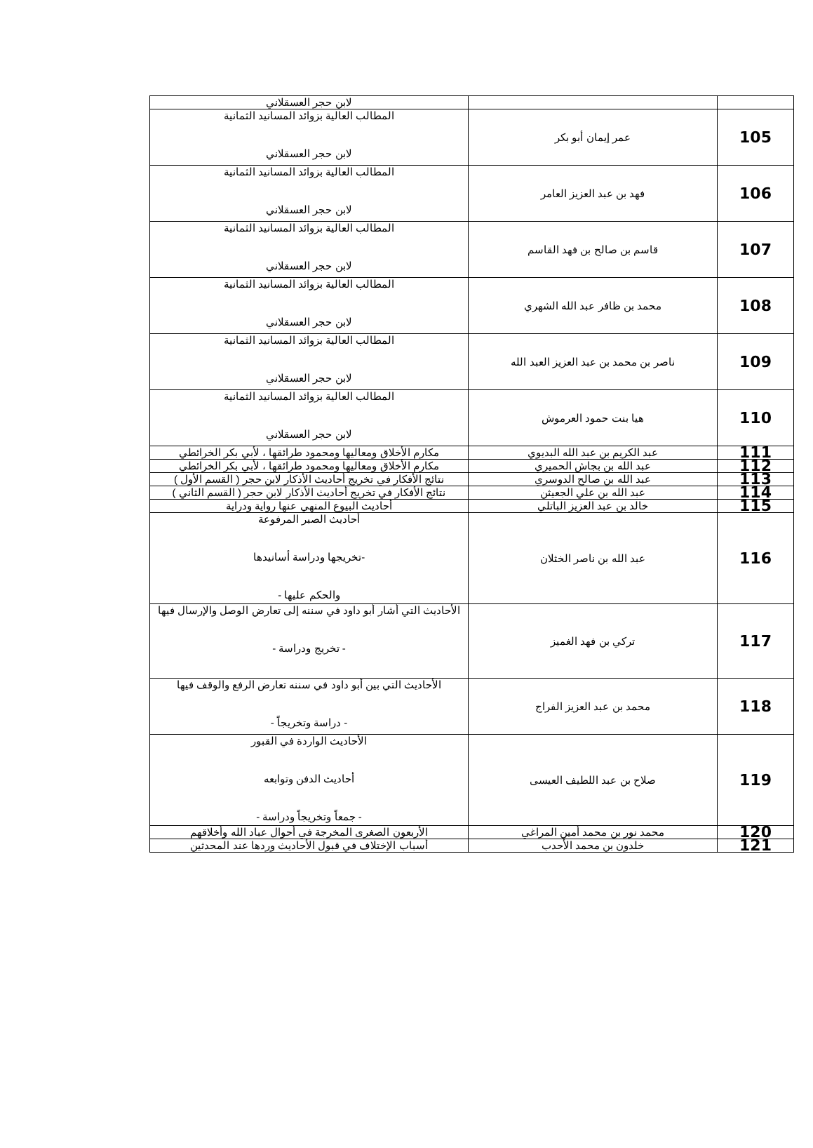| | | لابن حجر العسقلاني |
| 105 | عمر إيمان أبو بكر | المطالب العالية بزوائد المسانيد الثمانية لابن حجر العسقلاني |
| 106 | فهد بن عبد العزيز العامر | المطالب العالية بزوائد المسانيد الثمانية لابن حجر العسقلاني |
| 107 | قاسم بن صالح بن فهد القاسم | المطالب العالية بزوائد المسانيد الثمانية لابن حجر العسقلاني |
| 108 | محمد بن ظافر عبد الله الشهري | المطالب العالية بزوائد المسانيد الثمانية لابن حجر العسقلاني |
| 109 | ناصر بن محمد بن عبد العزيز العبد الله | المطالب العالية بزوائد المسانيد الثمانية لابن حجر العسقلاني |
| 110 | هيا بنت حمود العرموش | المطالب العالية بزوائد المسانيد الثمانية لابن حجر العسقلاني |
| 111 | عبد الكريم بن عبد الله البديوي | مكارم الأخلاق ومعاليها ومحمود طرائقها ، لأبي بكر الخرائطي |
| 112 | عبد الله بن بجاش الحميري | مكارم الأخلاق ومعاليها ومحمود طرائقها ، لأبي بكر الخرائطي |
| 113 | عبد الله بن صالح الدوسري | نتائج الأفكار في تخريج أحاديث الأذكار لابن حجر ( القسم الأول ) |
| 114 | عبد الله بن علي الجعيثن | نتائج الأفكار في تخريج أحاديث الأذكار لابن حجر ( القسم الثاني ) |
| 115 | خالد بن عبد العزيز الباتلي | أحاديث البيوع المنهي عنها رواية ودراية |
| 116 | عبد الله بن ناصر الخثلان | أحاديث الصبر المرفوعة -تخريجها ودراسة أسانيدها والحكم عليها - |
| 117 | تركي بن فهد الغميز | الأحاديث التي أشار أبو داود في سننه إلى تعارض الوصل والإرسال فيها - تخريج ودراسة - |
| 118 | محمد بن عبد العزيز الفراج | الأحاديث التي بين أبو داود في سننه تعارض الرفع والوقف فيها - دراسة وتخريجاً - |
| 119 | صلاح بن عبد اللطيف العيسى | الأحاديث الواردة في القبور أحاديث الدفن وتوابعه - جمعاً وتخريجاً ودراسة - |
| 120 | محمد نور بن محمد أمين المراغي | الأربعون الصغرى المخرجة في أحوال عباد الله وأخلاقهم |
| 121 | خلدون بن محمد الأحدب | أسباب الإختلاف في قبول الأحاديث وردها عند المحدثين |